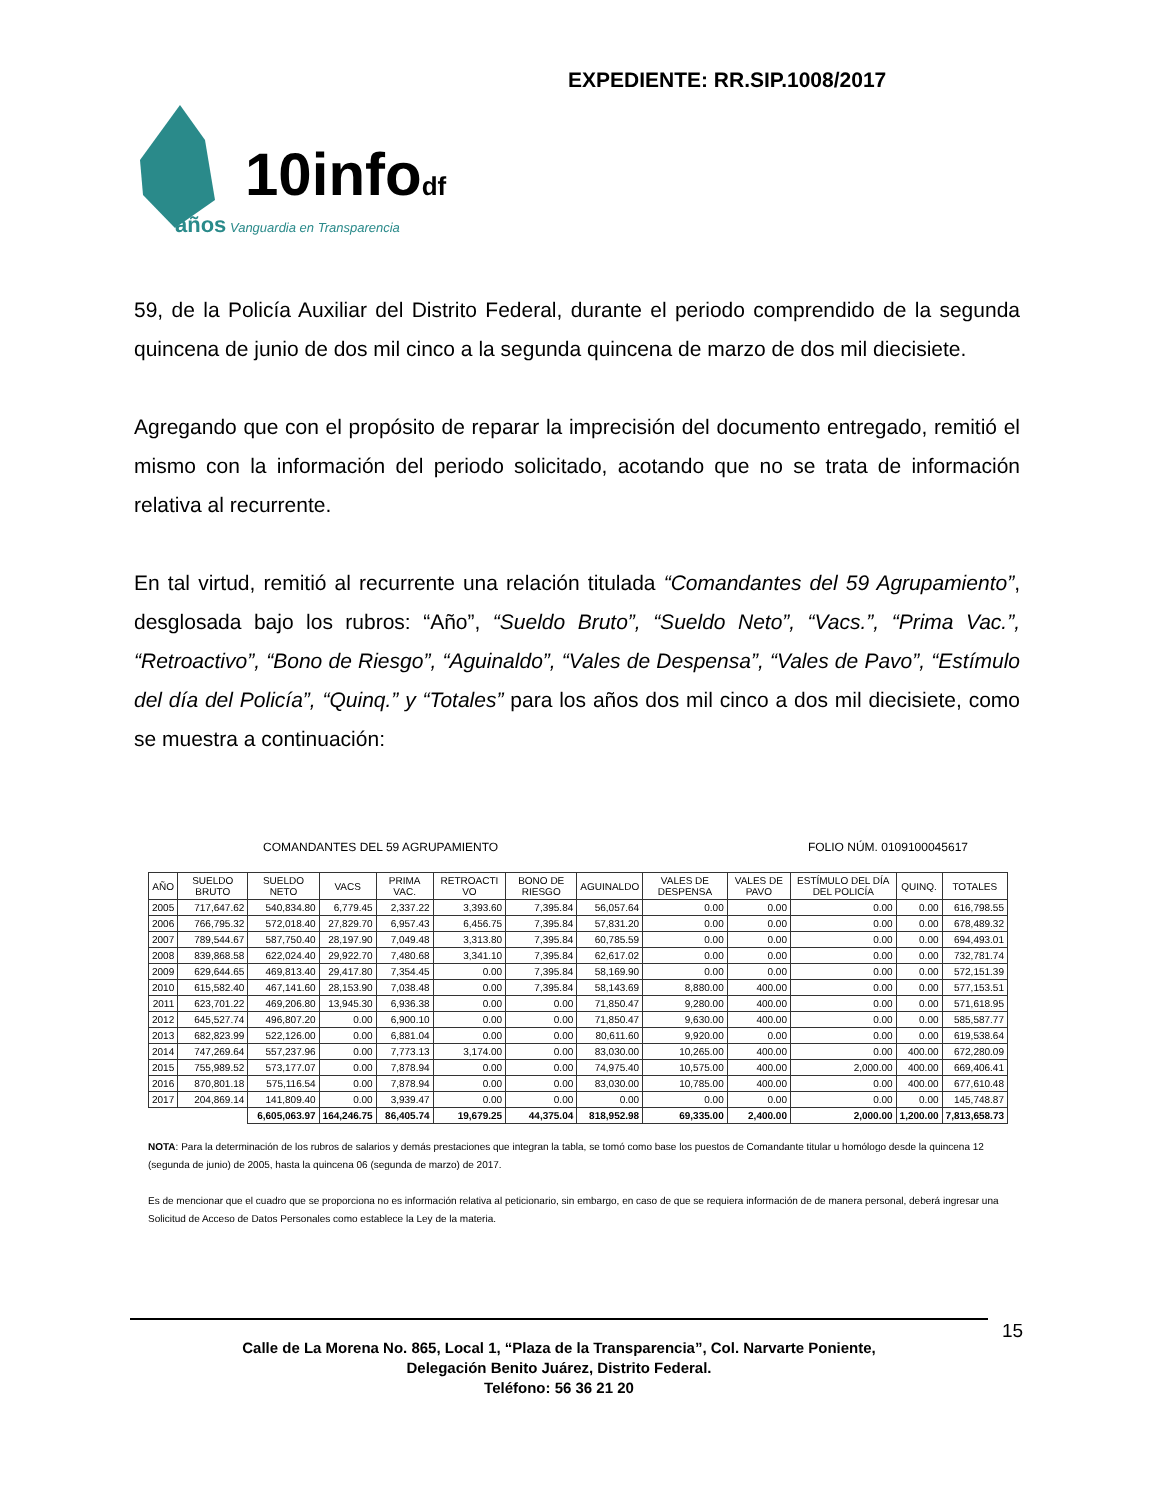EXPEDIENTE: RR.SIP.1008/2017
10infodf
años Vanguardia en Transparencia
59, de la Policía Auxiliar del Distrito Federal, durante el periodo comprendido de la segunda quincena de junio de dos mil cinco a la segunda quincena de marzo de dos mil diecisiete.
Agregando que con el propósito de reparar la imprecisión del documento entregado, remitió el mismo con la información del periodo solicitado, acotando que no se trata de información relativa al recurrente.
En tal virtud, remitió al recurrente una relación titulada “Comandantes del 59 Agrupamiento”, desglosada bajo los rubros: “Año”, “Sueldo Bruto”, “Sueldo Neto”, “Vacs.”, “Prima Vac.”, “Retroactivo”, “Bono de Riesgo”, “Aguinaldo”, “Vales de Despensa”, “Vales de Pavo”, “Estímulo del día del Policía”, “Quinq.” y “Totales” para los años dos mil cinco a dos mil diecisiete, como se muestra a continuación:
COMANDANTES DEL 59 AGRUPAMIENTO FOLIO NÚM. 0109100045617
| AÑO | SUELDO BRUTO | SUELDO NETO | VACS | PRIMA VAC. | RETROACTI VO | BONO DE RIESGO | AGUINALDO | VALES DE DESPENSA | VALES DE PAVO | ESTÍMULO DEL DÍA DEL POLICÍA | QUINQ. | TOTALES |
| --- | --- | --- | --- | --- | --- | --- | --- | --- | --- | --- | --- | --- |
| 2005 | 717,647.62 | 540,834.80 | 6,779.45 | 2,337.22 | 3,393.60 | 7,395.84 | 56,057.64 | 0.00 | 0.00 | 0.00 | 0.00 | 616,798.55 |
| 2006 | 766,795.32 | 572,018.40 | 27,829.70 | 6,957.43 | 6,456.75 | 7,395.84 | 57,831.20 | 0.00 | 0.00 | 0.00 | 0.00 | 678,489.32 |
| 2007 | 789,544.67 | 587,750.40 | 28,197.90 | 7,049.48 | 3,313.80 | 7,395.84 | 60,785.59 | 0.00 | 0.00 | 0.00 | 0.00 | 694,493.01 |
| 2008 | 839,868.58 | 622,024.40 | 29,922.70 | 7,480.68 | 3,341.10 | 7,395.84 | 62,617.02 | 0.00 | 0.00 | 0.00 | 0.00 | 732,781.74 |
| 2009 | 629,644.65 | 469,813.40 | 29,417.80 | 7,354.45 | 0.00 | 7,395.84 | 58,169.90 | 0.00 | 0.00 | 0.00 | 0.00 | 572,151.39 |
| 2010 | 615,582.40 | 467,141.60 | 28,153.90 | 7,038.48 | 0.00 | 7,395.84 | 58,143.69 | 8,880.00 | 400.00 | 0.00 | 0.00 | 577,153.51 |
| 2011 | 623,701.22 | 469,206.80 | 13,945.30 | 6,936.38 | 0.00 | 0.00 | 71,850.47 | 9,280.00 | 400.00 | 0.00 | 0.00 | 571,618.95 |
| 2012 | 645,527.74 | 496,807.20 | 0.00 | 6,900.10 | 0.00 | 0.00 | 71,850.47 | 9,630.00 | 400.00 | 0.00 | 0.00 | 585,587.77 |
| 2013 | 682,823.99 | 522,126.00 | 0.00 | 6,881.04 | 0.00 | 0.00 | 80,611.60 | 9,920.00 | 0.00 | 0.00 | 0.00 | 619,538.64 |
| 2014 | 747,269.64 | 557,237.96 | 0.00 | 7,773.13 | 3,174.00 | 0.00 | 83,030.00 | 10,265.00 | 400.00 | 0.00 | 400.00 | 672,280.09 |
| 2015 | 755,989.52 | 573,177.07 | 0.00 | 7,878.94 | 0.00 | 0.00 | 74,975.40 | 10,575.00 | 400.00 | 2,000.00 | 400.00 | 669,406.41 |
| 2016 | 870,801.18 | 575,116.54 | 0.00 | 7,878.94 | 0.00 | 0.00 | 83,030.00 | 10,785.00 | 400.00 | 0.00 | 400.00 | 677,610.48 |
| 2017 | 204,869.14 | 141,809.40 | 0.00 | 3,939.47 | 0.00 | 0.00 | 0.00 | 0.00 | 0.00 | 0.00 | 0.00 | 145,748.87 |
| | | 6,605,063.97 | 164,246.75 | 86,405.74 | 19,679.25 | 44,375.04 | 818,952.98 | 69,335.00 | 2,400.00 | 2,000.00 | 1,200.00 | 7,813,658.73 |
NOTA: Para la determinación de los rubros de salarios y demás prestaciones que integran la tabla, se tomó como base los puestos de Comandante titular u homólogo desde la quincena 12 (segunda de junio) de 2005, hasta la quincena 06 (segunda de marzo) de 2017.
Es de mencionar que el cuadro que se proporciona no es información relativa al peticionario, sin embargo, en caso de que se requiera información de de manera personal, deberá ingresar una Solicitud de Acceso de Datos Personales como establece la Ley de la materia.
Calle de La Morena No. 865, Local 1, “Plaza de la Transparencia”, Col. Narvarte Poniente,
Delegación Benito Juárez, Distrito Federal.
Teléfono: 56 36 21 20
15